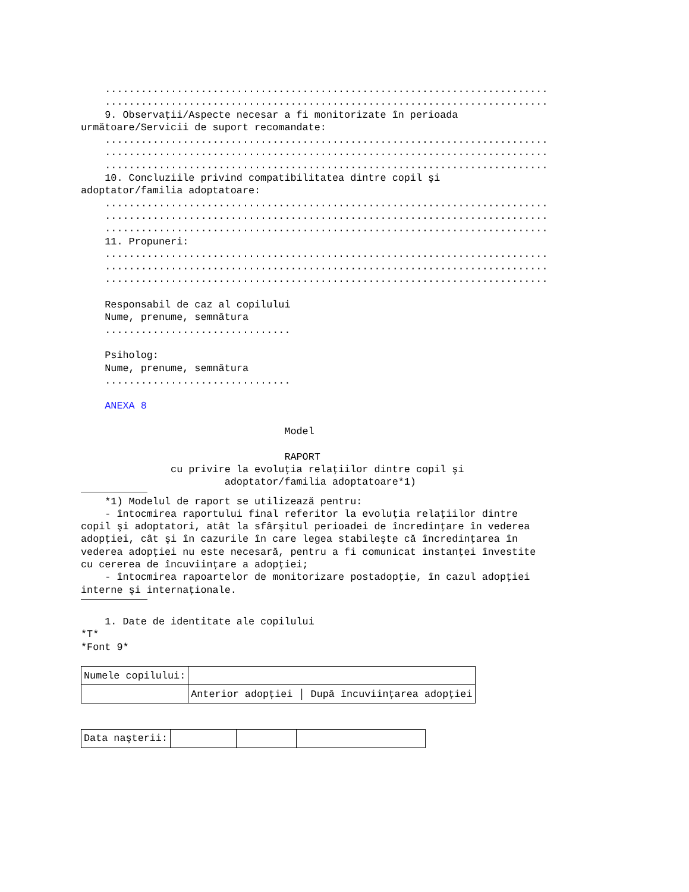.......................................................................... .......................................................................... 9. Observaţii/Aspecte necesar a fi monitorizate în perioada următoare/Servicii de suport recomandate: .......................................................................... .......................................................................... .......................................................................... 10. Concluziile privind compatibilitatea dintre copil şi adoptator/familia adoptatoare: .......................................................................... .......................................................................... .......................................................................... 11. Propuneri: .......................................................................... .......................................................................... .......................................................................... Responsabil de caz al copilului Nume, prenume, semnătura ............................... Psiholog: Nume, prenume, semnătura ............................... ANEXA 8 Model RAPORT cu privire la evoluţia relaţiilor dintre copil şi adoptator/familia adoptatoare*1) *1) Modelul de raport se utilizează pentru: - întocmirea raportului final referitor la evoluţia relaţiilor dintre copil şi adoptatori, atât la sfârşitul perioadei de încredinţare în vederea adopţiei, cât şi în cazurile în care legea stabileşte că încredinţarea în vederea adopţiei nu este necesară, pentru a fi comunicat instanţei învestite cu cererea de încuviinţare a adopţiei; - întocmirea rapoartelor de monitorizare postadopţie, în cazul adopţiei interne şi internaţionale. 1. Date de identitate ale copilului *T* *Font 9*
| Numele copilului: | |
| | Anterior adopţiei │ După încuviinţarea adopţiei |
| Data naşterii: | | | |